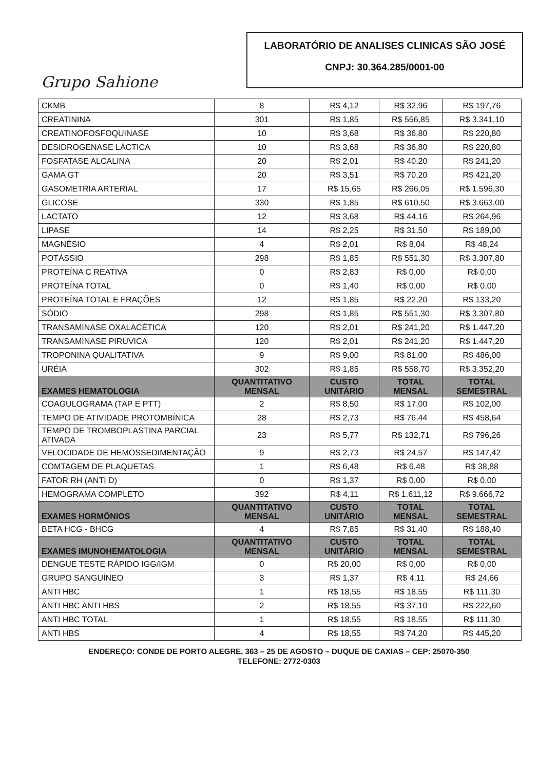Grupo Sahione
LABORATÓRIO DE ANALISES CLINICAS SÃO JOSÉ
CNPJ: 30.364.285/0001-00
| CKMB | 8 | R$ 4,12 | R$ 32,96 | R$ 197,76 |
| CREATININA | 301 | R$ 1,85 | R$ 556,85 | R$ 3.341,10 |
| CREATINOFOSFOQUINASE | 10 | R$ 3,68 | R$ 36,80 | R$ 220,80 |
| DESIDROGENASE LÁCTICA | 10 | R$ 3,68 | R$ 36,80 | R$ 220,80 |
| FOSFATASE ALCALINA | 20 | R$ 2,01 | R$ 40,20 | R$ 241,20 |
| GAMA GT | 20 | R$ 3,51 | R$ 70,20 | R$ 421,20 |
| GASOMETRIA ARTERIAL | 17 | R$ 15,65 | R$ 266,05 | R$ 1.596,30 |
| GLICOSE | 330 | R$ 1,85 | R$ 610,50 | R$ 3.663,00 |
| LACTATO | 12 | R$ 3,68 | R$ 44,16 | R$ 264,96 |
| LIPASE | 14 | R$ 2,25 | R$ 31,50 | R$ 189,00 |
| MAGNÉSIO | 4 | R$ 2,01 | R$ 8,04 | R$ 48,24 |
| POTÁSSIO | 298 | R$ 1,85 | R$ 551,30 | R$ 3.307,80 |
| PROTEÍNA C REATIVA | 0 | R$ 2,83 | R$ 0,00 | R$ 0,00 |
| PROTEÍNA TOTAL | 0 | R$ 1,40 | R$ 0,00 | R$ 0,00 |
| PROTEÍNA TOTAL E FRAÇÕES | 12 | R$ 1,85 | R$ 22,20 | R$ 133,20 |
| SÓDIO | 298 | R$ 1,85 | R$ 551,30 | R$ 3.307,80 |
| TRANSAMINASE OXALACÉTICA | 120 | R$ 2,01 | R$ 241,20 | R$ 1.447,20 |
| TRANSAMINASE PIRÚVICA | 120 | R$ 2,01 | R$ 241,20 | R$ 1.447,20 |
| TROPONINA QUALITATIVA | 9 | R$ 9,00 | R$ 81,00 | R$ 486,00 |
| URÉIA | 302 | R$ 1,85 | R$ 558,70 | R$ 3.352,20 |
| EXAMES HEMATOLOGIA | QUANTITATIVO MENSAL | CUSTO UNITÁRIO | TOTAL MENSAL | TOTAL SEMESTRAL |
| COAGULOGRAMA (TAP E PTT) | 2 | R$ 8,50 | R$ 17,00 | R$ 102,00 |
| TEMPO DE ATIVIDADE PROTOMBÍNICA | 28 | R$ 2,73 | R$ 76,44 | R$ 458,64 |
| TEMPO DE TROMBOPLASTINA PARCIAL ATIVADA | 23 | R$ 5,77 | R$ 132,71 | R$ 796,26 |
| VELOCIDADE DE HEMOSSEDIMENTAÇÃO | 9 | R$ 2,73 | R$ 24,57 | R$ 147,42 |
| COMTAGEM DE PLAQUETAS | 1 | R$ 6,48 | R$ 6,48 | R$ 38,88 |
| FATOR RH (ANTI D) | 0 | R$ 1,37 | R$ 0,00 | R$ 0,00 |
| HEMOGRAMA COMPLETO | 392 | R$ 4,11 | R$ 1.611,12 | R$ 9.666,72 |
| EXAMES HORMÔNIOS | QUANTITATIVO MENSAL | CUSTO UNITÁRIO | TOTAL MENSAL | TOTAL SEMESTRAL |
| BETA HCG - BHCG | 4 | R$ 7,85 | R$ 31,40 | R$ 188,40 |
| EXAMES IMUNOHEMATOLOGIA | QUANTITATIVO MENSAL | CUSTO UNITÁRIO | TOTAL MENSAL | TOTAL SEMESTRAL |
| DENGUE TESTE RÁPIDO IGG/IGM | 0 | R$ 20,00 | R$ 0,00 | R$ 0,00 |
| GRUPO SANGUÍNEO | 3 | R$ 1,37 | R$ 4,11 | R$ 24,66 |
| ANTI HBC | 1 | R$ 18,55 | R$ 18,55 | R$ 111,30 |
| ANTI HBC ANTI HBS | 2 | R$ 18,55 | R$ 37,10 | R$ 222,60 |
| ANTI HBC TOTAL | 1 | R$ 18,55 | R$ 18,55 | R$ 111,30 |
| ANTI HBS | 4 | R$ 18,55 | R$ 74,20 | R$ 445,20 |
ENDEREÇO: CONDE DE PORTO ALEGRE, 363 – 25 DE AGOSTO – DUQUE DE CAXIAS – CEP: 25070-350
TELEFONE: 2772-0303